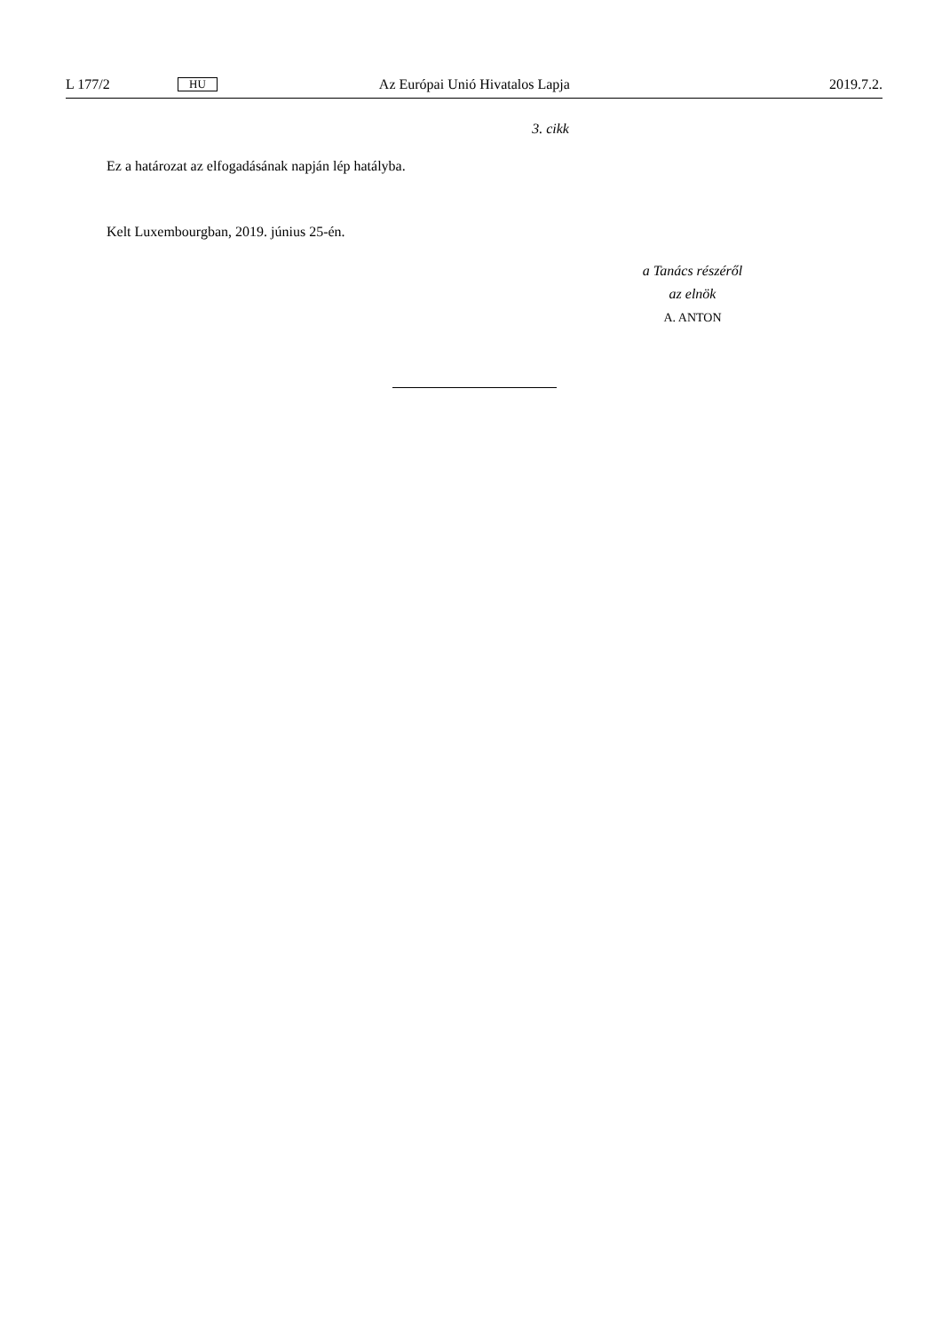L 177/2 HU Az Európai Unió Hivatalos Lapja 2019.7.2.
3. cikk
Ez a határozat az elfogadásának napján lép hatályba.
Kelt Luxembourgban, 2019. június 25-én.
a Tanács részéről
az elnök
A. ANTON